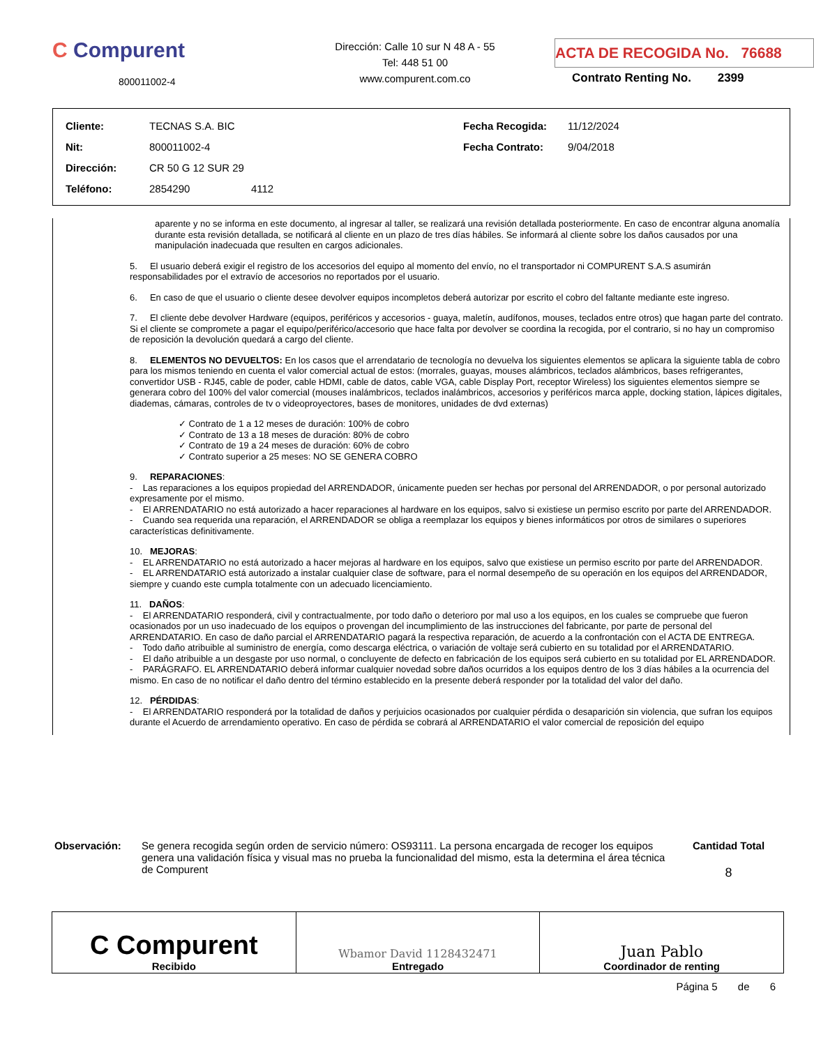C Compurent
800011002-4
Dirección: Calle 10 sur N 48 A - 55
Tel: 448 51 00
www.compurent.com.co
ACTA DE RECOGIDA No. 76688
Contrato Renting No. 2399
| Cliente: | TECNAS S.A. BIC | Fecha Recogida: | 11/12/2024 |
| Nit: | 800011002-4 | Fecha Contrato: | 9/04/2018 |
| Dirección: | CR 50 G 12 SUR 29 | | |
| Teléfono: | 2854290 4112 | | |
aparente y no se informa en este documento, al ingresar al taller, se realizará una revisión detallada posteriormente. En caso de encontrar alguna anomalía durante esta revisión detallada, se notificará al cliente en un plazo de tres días hábiles. Se informará al cliente sobre los daños causados por una manipulación inadecuada que resulten en cargos adicionales.
5. El usuario deberá exigir el registro de los accesorios del equipo al momento del envío, no el transportador ni COMPURENT S.A.S asumirán responsabilidades por el extravío de accesorios no reportados por el usuario.
6. En caso de que el usuario o cliente desee devolver equipos incompletos deberá autorizar por escrito el cobro del faltante mediante este ingreso.
7. El cliente debe devolver Hardware (equipos, periféricos y accesorios - guaya, maletín, audífonos, mouses, teclados entre otros) que hagan parte del contrato. Si el cliente se compromete a pagar el equipo/periférico/accesorio que hace falta por devolver se coordina la recogida, por el contrario, si no hay un compromiso de reposición la devolución quedará a cargo del cliente.
8. ELEMENTOS NO DEVUELTOS: En los casos que el arrendatario de tecnología no devuelva los siguientes elementos se aplicara la siguiente tabla de cobro para los mismos teniendo en cuenta el valor comercial actual de estos: (morrales, guayas, mouses alámbricos, teclados alámbricos, bases refrigerantes, convertidor USB - RJ45, cable de poder, cable HDMI, cable de datos, cable VGA, cable Display Port, receptor Wireless) los siguientes elementos siempre se generara cobro del 100% del valor comercial (mouses inalámbricos, teclados inalámbricos, accesorios y periféricos marca apple, docking station, lápices digitales, diademas, cámaras, controles de tv o videoproyectores, bases de monitores, unidades de dvd externas)
✓ Contrato de 1 a 12 meses de duración: 100% de cobro
✓ Contrato de 13 a 18 meses de duración: 80% de cobro
✓ Contrato de 19 a 24 meses de duración: 60% de cobro
✓ Contrato superior a 25 meses: NO SE GENERA COBRO
9. REPARACIONES:
- Las reparaciones a los equipos propiedad del ARRENDADOR, únicamente pueden ser hechas por personal del ARRENDADOR, o por personal autorizado expresamente por el mismo.
- El ARRENDATARIO no está autorizado a hacer reparaciones al hardware en los equipos, salvo si existiese un permiso escrito por parte del ARRENDADOR.
- Cuando sea requerida una reparación, el ARRENDADOR se obliga a reemplazar los equipos y bienes informáticos por otros de similares o superiores características definitivamente.
10. MEJORAS:
- EL ARRENDATARIO no está autorizado a hacer mejoras al hardware en los equipos, salvo que existiese un permiso escrito por parte del ARRENDADOR.
- EL ARRENDATARIO está autorizado a instalar cualquier clase de software, para el normal desempeño de su operación en los equipos del ARRENDADOR, siempre y cuando este cumpla totalmente con un adecuado licenciamiento.
11. DAÑOS:
- El ARRENDATARIO responderá, civil y contractualmente, por todo daño o deterioro por mal uso a los equipos, en los cuales se compruebe que fueron ocasionados por un uso inadecuado de los equipos o provengan del incumplimiento de las instrucciones del fabricante, por parte de personal del ARRENDATARIO. En caso de daño parcial el ARRENDATARIO pagará la respectiva reparación, de acuerdo a la confrontación con el ACTA DE ENTREGA.
- Todo daño atribuible al suministro de energía, como descarga eléctrica, o variación de voltaje será cubierto en su totalidad por el ARRENDATARIO.
- El daño atribuible a un desgaste por uso normal, o concluyente de defecto en fabricación de los equipos será cubierto en su totalidad por EL ARRENDADOR.
- PARÁGRAFO. EL ARRENDATARIO deberá informar cualquier novedad sobre daños ocurridos a los equipos dentro de los 3 días hábiles a la ocurrencia del mismo. En caso de no notificar el daño dentro del término establecido en la presente deberá responder por la totalidad del valor del daño.
12. PÉRDIDAS:
- El ARRENDATARIO responderá por la totalidad de daños y perjuicios ocasionados por cualquier pérdida o desaparición sin violencia, que sufran los equipos durante el Acuerdo de arrendamiento operativo. En caso de pérdida se cobrará al ARRENDATARIO el valor comercial de reposición del equipo
Observación: Se genera recogida según orden de servicio número: OS93111. La persona encargada de recoger los equipos genera una validación física y visual mas no prueba la funcionalidad del mismo, esta la determina el área técnica de Compurent
Cantidad Total
8
| C Compurent Recibido | Wbamor David 1128432471 Entregado | Juan Pablo Coordinador de renting |
Página 5 de 6